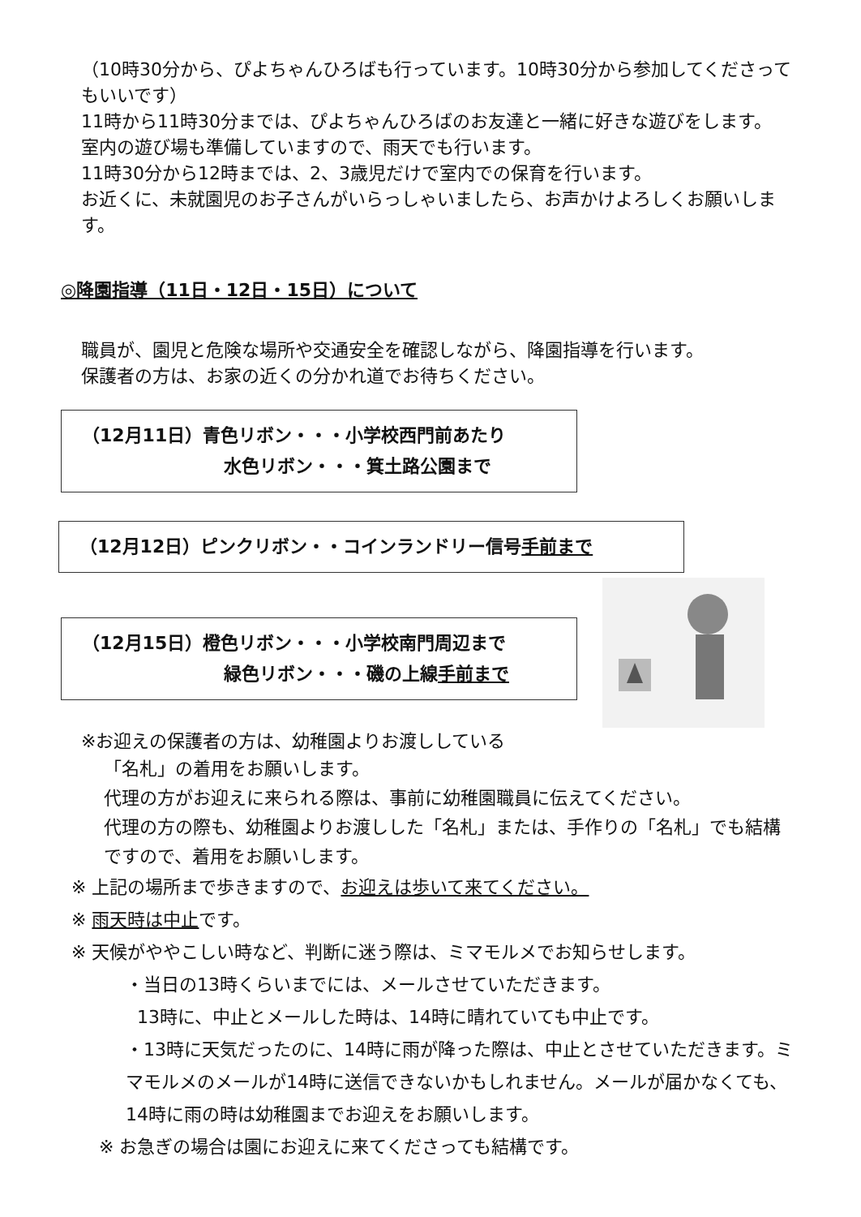（10時30分から、ぴよちゃんひろばも行っています。10時30分から参加してくださってもいいです）
11時から11時30分までは、ぴよちゃんひろばのお友達と一緒に好きな遊びをします。
室内の遊び場も準備していますので、雨天でも行います。
11時30分から12時までは、2、3歳児だけで室内での保育を行います。
お近くに、未就園児のお子さんがいらっしゃいましたら、お声かけよろしくお願いします。
◎降園指導（11日・12日・15日）について
職員が、園児と危険な場所や交通安全を確認しながら、降園指導を行います。
保護者の方は、お家の近くの分かれ道でお待ちください。
（12月11日）青色リボン・・・小学校西門前あたり
水色リボン・・・箕土路公園まで
（12月12日）ピンクリボン・・コインランドリー信号手前まで
（12月15日）橙色リボン・・・小学校南門周辺まで
緑色リボン・・・磯の上線手前まで
※お迎えの保護者の方は、幼稚園よりお渡ししている
「名札」の着用をお願いします。
代理の方がお迎えに来られる際は、事前に幼稚園職員に伝えてください。
代理の方の際も、幼稚園よりお渡しした「名札」または、手作りの「名札」でも結構ですので、着用をお願いします。
※ 上記の場所まで歩きますので、お迎えは歩いて来てください。
※ 雨天時は中止です。
※ 天候がややこしい時など、判断に迷う際は、ミマモルメでお知らせします。
・当日の13時くらいまでには、メールさせていただきます。
13時に、中止とメールした時は、14時に晴れていても中止です。
・13時に天気だったのに、14時に雨が降った際は、中止とさせていただきます。ミマモルメのメールが14時に送信できないかもしれません。メールが届かなくても、14時に雨の時は幼稚園までお迎えをお願いします。
※ お急ぎの場合は園にお迎えに来てくださっても結構です。